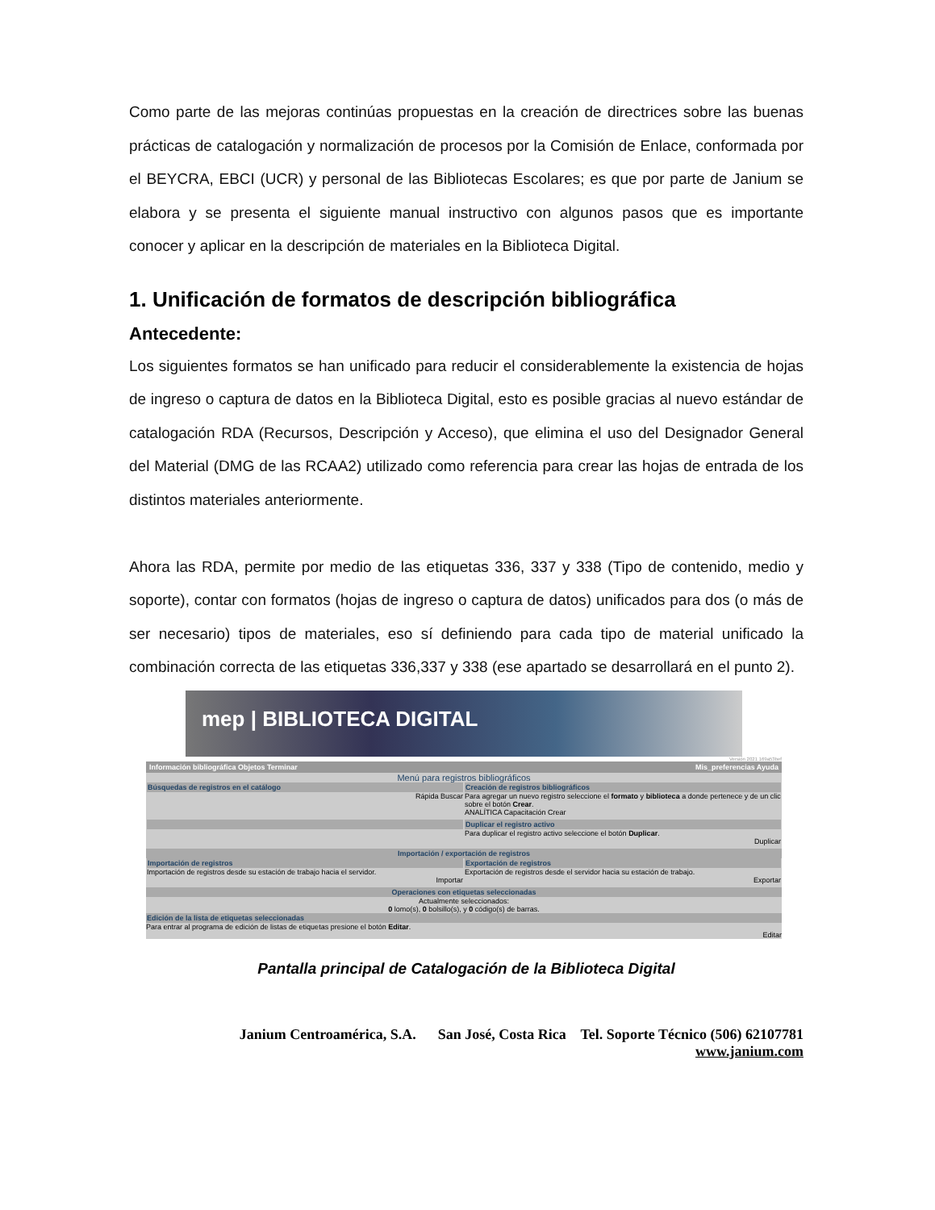Como parte de las mejoras continúas propuestas en la creación de directrices sobre las buenas prácticas de catalogación y normalización de procesos por la Comisión de Enlace, conformada por el BEYCRA, EBCI (UCR) y personal de las Bibliotecas Escolares; es que por parte de Janium se elabora y se presenta el siguiente manual instructivo con algunos pasos que es importante conocer y aplicar en la descripción de materiales en la Biblioteca Digital.
1. Unificación de formatos de descripción bibliográfica
Antecedente:
Los siguientes formatos se han unificado para reducir el considerablemente la existencia de hojas de ingreso o captura de datos en la Biblioteca Digital, esto es posible gracias al nuevo estándar de catalogación RDA (Recursos, Descripción y Acceso), que elimina el uso del Designador General del Material (DMG de las RCAA2) utilizado como referencia para crear las hojas de entrada de los distintos materiales anteriormente.
Ahora las RDA, permite por medio de las etiquetas 336, 337 y 338 (Tipo de contenido, medio y soporte), contar con formatos (hojas de ingreso o captura de datos) unificados para dos (o más de ser necesario) tipos de materiales, eso sí definiendo para cada tipo de material unificado la combinación correcta de las etiquetas 336,337 y 338 (ese apartado se desarrollará en el punto 2).
mep | BIBLIOTECA DIGITAL
Versión 2021 169a53bef
Información bibliográfica Objetos Terminar Mis_preferencias Ayuda
Menú para registros bibliográficos
Búsquedas de registros en el catálogo
Rápida Buscar
Creación de registros bibliográficos
Para agregar un nuevo registro seleccione el formato y biblioteca a donde pertenece y de un clic sobre el botón Crear.
ANALÍTICA Capacitación Crear
Duplicar el registro activo
Para duplicar el registro activo seleccione el botón Duplicar.
Duplicar
Importación / exportación de registros
Importación de registros
Importación de registros desde su estación de trabajo hacia el servidor.
Importar
Exportación de registros
Exportación de registros desde el servidor hacia su estación de trabajo.
Exportar
Operaciones con etiquetas seleccionadas
Actualmente seleccionados:
0 lomo(s), 0 bolsillo(s), y 0 código(s) de barras.
Edición de la lista de etiquetas seleccionadas
Para entrar al programa de edición de listas de etiquetas presione el botón Editar.
Editar
Pantalla principal de Catalogación de la Biblioteca Digital
Janium Centroamérica, S.A. San José, Costa Rica Tel. Soporte Técnico (506) 62107781
www.janium.com